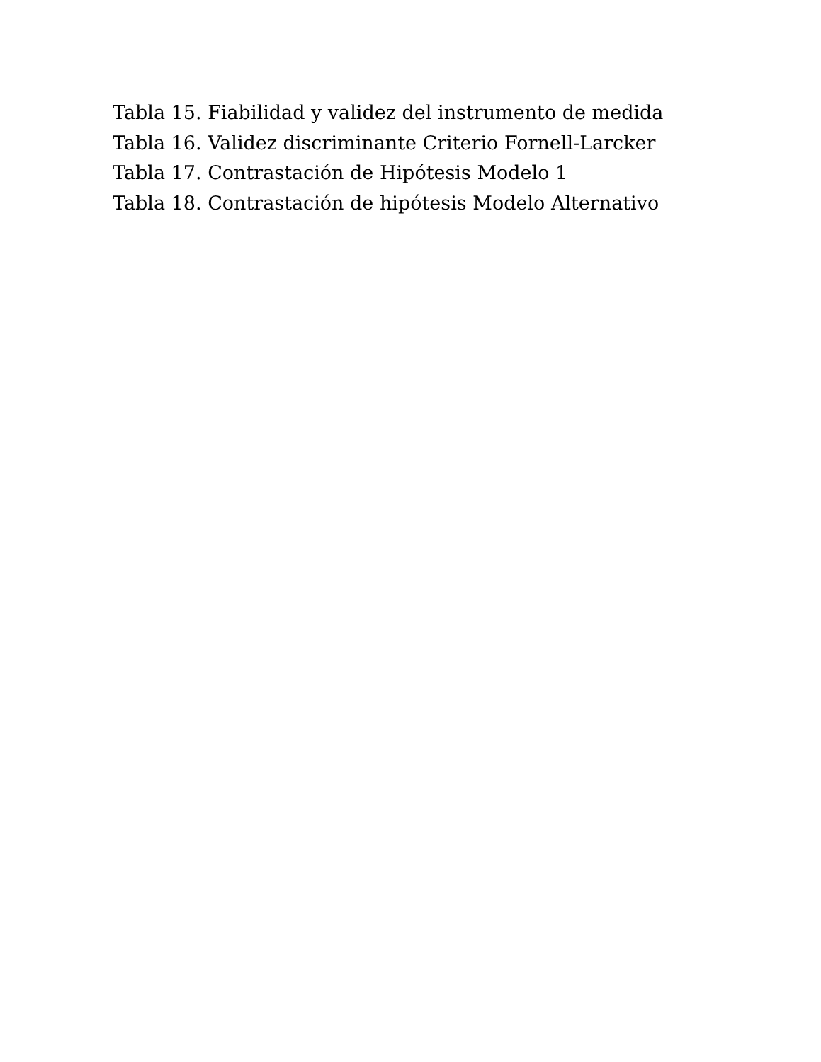Tabla 15. Fiabilidad y validez del instrumento de medida
Tabla 16. Validez discriminante Criterio Fornell-Larcker
Tabla 17. Contrastación de Hipótesis Modelo 1
Tabla 18. Contrastación de hipótesis Modelo Alternativo